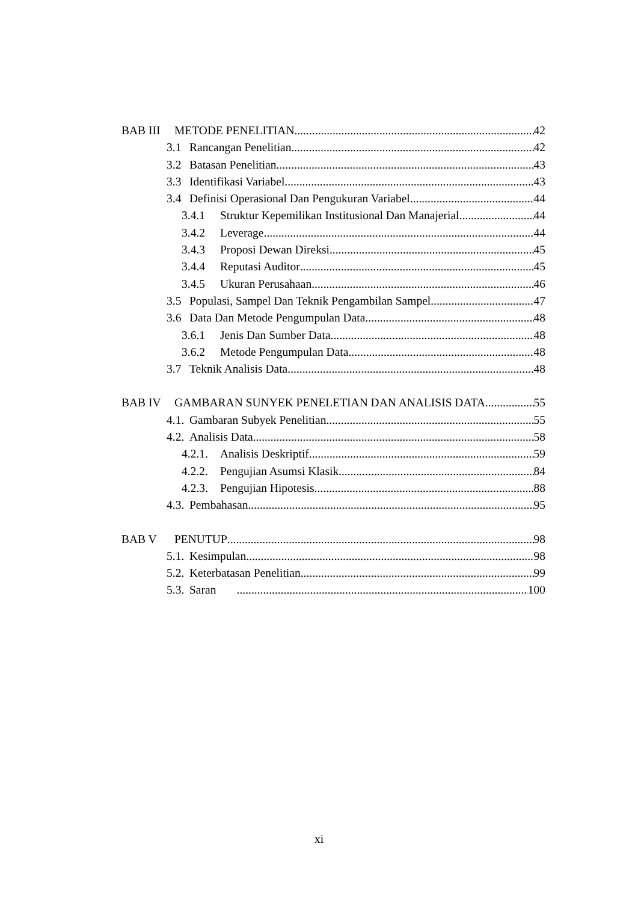BAB III METODE PENELITIAN 42
3.1 Rancangan Penelitian 42
3.2 Batasan Penelitian 43
3.3 Identifikasi Variabel 43
3.4 Definisi Operasional Dan Pengukuran Variabel 44
3.4.1 Struktur Kepemilikan Institusional Dan Manajerial 44
3.4.2 Leverage 44
3.4.3 Proposi Dewan Direksi 45
3.4.4 Reputasi Auditor 45
3.4.5 Ukuran Perusahaan 46
3.5 Populasi, Sampel Dan Teknik Pengambilan Sampel 47
3.6 Data Dan Metode Pengumpulan Data 48
3.6.1 Jenis Dan Sumber Data 48
3.6.2 Metode Pengumpulan Data 48
3.7 Teknik Analisis Data 48
BAB IV GAMBARAN SUNYEK PENELETIAN DAN ANALISIS DATA 55
4.1. Gambaran Subyek Penelitian 55
4.2. Analisis Data 58
4.2.1. Analisis Deskriptif 59
4.2.2. Pengujian Asumsi Klasik 84
4.2.3. Pengujian Hipotesis 88
4.3. Pembahasan 95
BAB V PENUTUP 98
5.1. Kesimpulan 98
5.2. Keterbatasan Penelitian 99
5.3. Saran 100
xi